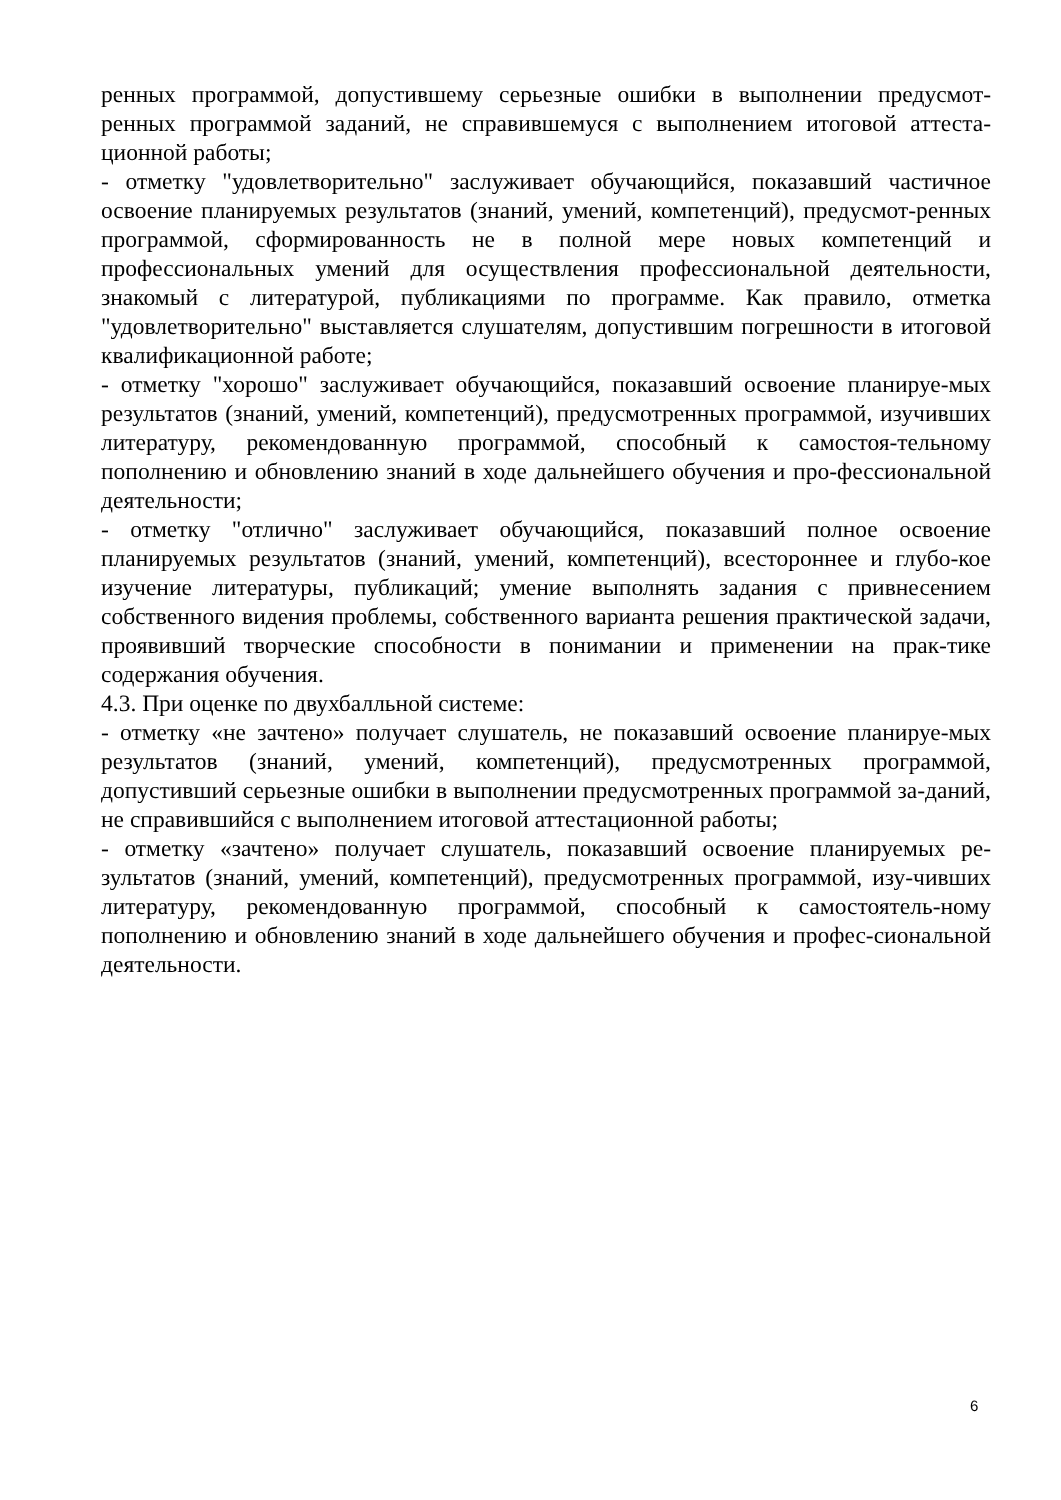ренных программой, допустившему серьезные ошибки в выполнении предусмот-ренных программой заданий, не справившемуся с выполнением итоговой аттеста-ционной работы;
- отметку "удовлетворительно" заслуживает обучающийся, показавший частичное освоение планируемых результатов (знаний, умений, компетенций), предусмот-ренных программой, сформированность не в полной мере новых компетенций и профессиональных умений для осуществления профессиональной деятельности, знакомый с литературой, публикациями по программе. Как правило, отметка "удовлетворительно" выставляется слушателям, допустившим погрешности в итоговой квалификационной работе;
- отметку "хорошо" заслуживает обучающийся, показавший освоение планируе-мых результатов (знаний, умений, компетенций), предусмотренных программой, изучивших литературу, рекомендованную программой, способный к самостоя-тельному пополнению и обновлению знаний в ходе дальнейшего обучения и про-фессиональной деятельности;
- отметку "отлично" заслуживает обучающийся, показавший полное освоение планируемых результатов (знаний, умений, компетенций), всестороннее и глубо-кое изучение литературы, публикаций; умение выполнять задания с привнесением собственного видения проблемы, собственного варианта решения практической задачи, проявивший творческие способности в понимании и применении на прак-тике содержания обучения.
4.3. При оценке по двухбалльной системе:
- отметку «не зачтено» получает слушатель, не показавший освоение планируе-мых результатов (знаний, умений, компетенций), предусмотренных программой, допустивший серьезные ошибки в выполнении предусмотренных программой за-даний, не справившийся с выполнением итоговой аттестационной работы;
- отметку «зачтено» получает слушатель, показавший освоение планируемых ре-зультатов (знаний, умений, компетенций), предусмотренных программой, изу-чивших литературу, рекомендованную программой, способный к самостоятель-ному пополнению и обновлению знаний в ходе дальнейшего обучения и профес-сиональной деятельности.
6